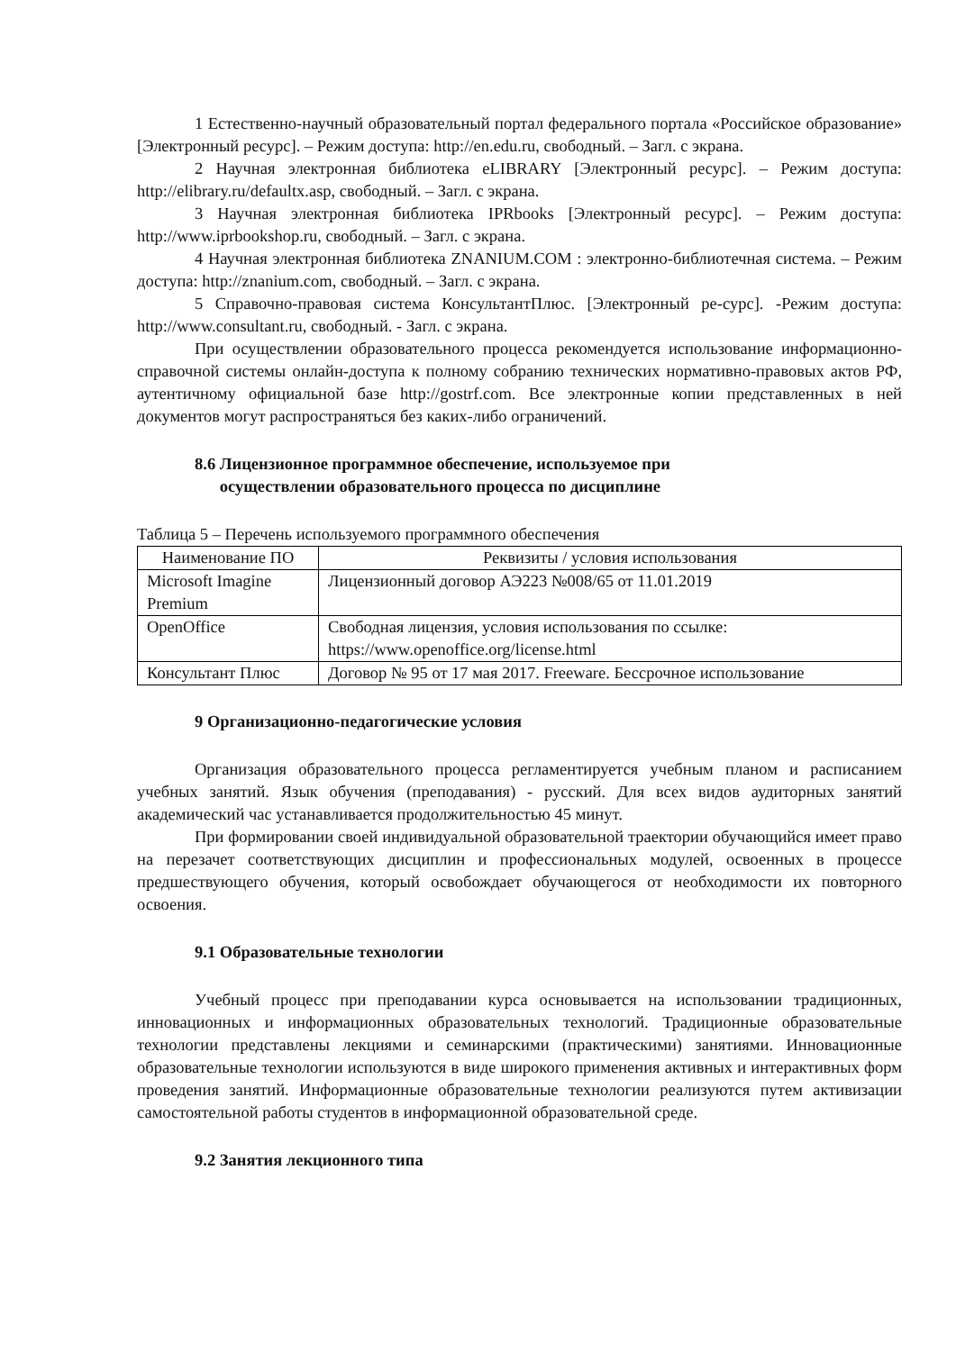1 Естественно-научный образовательный портал федерального портала «Российское образование» [Электронный ресурс]. – Режим доступа: http://en.edu.ru, свободный. – Загл. с экрана.
2 Научная электронная библиотека eLIBRARY [Электронный ресурс]. – Режим доступа: http://elibrary.ru/defaultx.asp, свободный. – Загл. с экрана.
3 Научная электронная библиотека IPRbooks [Электронный ресурс]. – Режим доступа: http://www.iprbookshop.ru, свободный. – Загл. с экрана.
4 Научная электронная библиотека ZNANIUM.COM : электронно-библиотечная система. – Режим доступа: http://znanium.com, свободный. – Загл. с экрана.
5 Справочно-правовая система КонсультантПлюс. [Электронный ре-сурс]. -Режим доступа: http://www.consultant.ru, свободный. - Загл. с экрана.
При осуществлении образовательного процесса рекомендуется использование информационно-справочной системы онлайн-доступа к полному собранию технических нормативно-правовых актов РФ, аутентичному официальной базе http://gostrf.com. Все электронные копии представленных в ней документов могут распространяться без каких-либо ограничений.
8.6 Лицензионное программное обеспечение, используемое при
осуществлении образовательного процесса по дисциплине
Таблица 5 – Перечень используемого программного обеспечения
| Наименование ПО | Реквизиты / условия использования |
| --- | --- |
| Microsoft Imagine Premium | Лицензионный договор АЭ223 №008/65 от 11.01.2019 |
| OpenOffice | Свободная лицензия, условия использования по ссылке: https://www.openoffice.org/license.html |
| Консультант Плюс | Договор № 95 от 17 мая 2017. Freeware. Бессрочное использование |
9 Организационно-педагогические условия
Организация образовательного процесса регламентируется учебным планом и расписанием учебных занятий. Язык обучения (преподавания) - русский. Для всех видов аудиторных занятий академический час устанавливается продолжительностью 45 минут.
При формировании своей индивидуальной образовательной траектории обучающийся имеет право на перезачет соответствующих дисциплин и профессиональных модулей, освоенных в процессе предшествующего обучения, который освобождает обучающегося от необходимости их повторного освоения.
9.1 Образовательные технологии
Учебный процесс при преподавании курса основывается на использовании традиционных, инновационных и информационных образовательных технологий. Традиционные образовательные технологии представлены лекциями и семинарскими (практическими) занятиями. Инновационные образовательные технологии используются в виде широкого применения активных и интерактивных форм проведения занятий. Информационные образовательные технологии реализуются путем активизации самостоятельной работы студентов в информационной образовательной среде.
9.2 Занятия лекционного типа